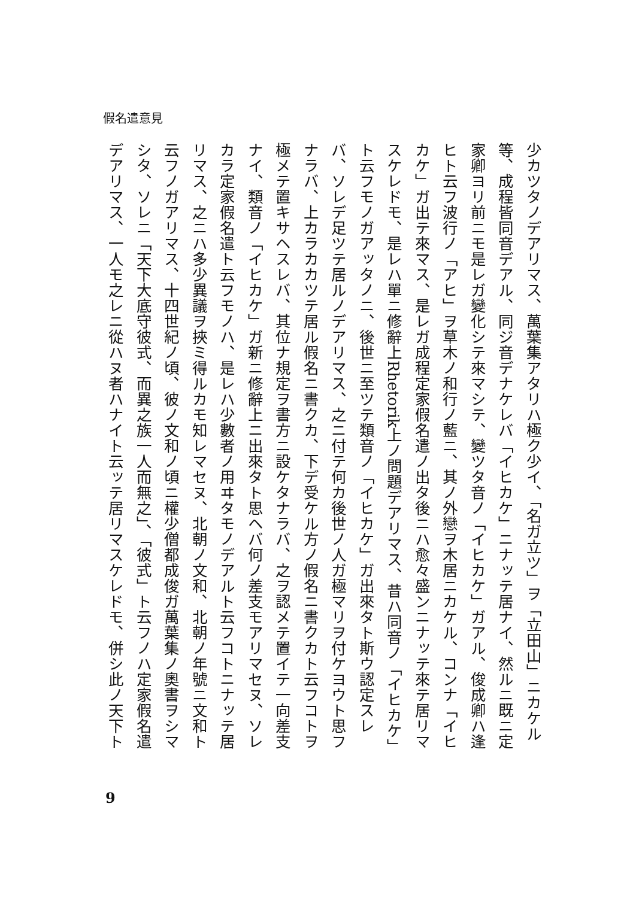假名遣意見
少カツタノデアリマス、萬葉集アタリハ極ク少イ、「名ガ立ツ」ヲ「立田山」ニカケル
等、成程皆同音デアル、同ジ音デナケレバ「イヒカケ」ニナッテ居ナイ、然ルニ既ニ定
家卿ヨリ前ニモ是レガ變化シテ來マシテ、變ツタ音ノ「イヒカケ」ガアル、俊成卿ハ逢
ヒト云フ波行ノ「アヒ」ヲ草木ノ和行ノ藍ニ、其ノ外戀ヲ木居ニカケル、コンナ「イヒ
カケ」ガ出テ來マス、是レガ成程定家假名遣ノ出タ後ニハ愈々盛ンニナッテ來テ居リマ
スケレドモ、是レハ單ニ修辭上Rhetorik上ノ問題デアリマス、昔ハ同音ノ「イヒカケ」
ト云フモノガアッタノニ、後世ニ至ツテ類音ノ「イヒカケ」ガ出來タト斯ウ認定スレ
バ、ソレデ足ツテ居ルノデアリマス、之ニ付テ何カ後世ノ人ガ極マリヲ付ケヨウト思フ
ナラバ、上カラカカツテ居ル假名ニ書クカ、下デ受ケル方ノ假名ニ書クカト云フコトヲ
極メテ置キサヘスレバ、其位ナ規定ヲ書方ニ設ケタナラバ、之ヲ認メテ置イテ一向差支
ナイ、類音ノ「イヒカケ」ガ新ニ修辭上ニ出來タト思ヘバ何ノ差支モアリマセヌ、ソレ
カラ定家假名遣ト云フモノハ、是レハ少數者ノ用ヰタモノデアルト云フコトニナッテ居
リマス、之ニハ多少異議ヲ挾ミ得ルカモ知レマセヌ、北朝ノ文和、北朝ノ年號ニ文和ト
云フノガアリマス、十四世紀ノ頃、彼ノ文和ノ頃ニ權少僧都成俊ガ萬葉集ノ奧書ヲシマ
シタ、ソレニ「天下大底守彼式、而異之族一人而無之」、「彼式」ト云フノハ定家假名遣
デアリマス、一人モ之レニ從ハヌ者ハナイト云ッテ居リマスケレドモ、併シ此ノ天下ト
9